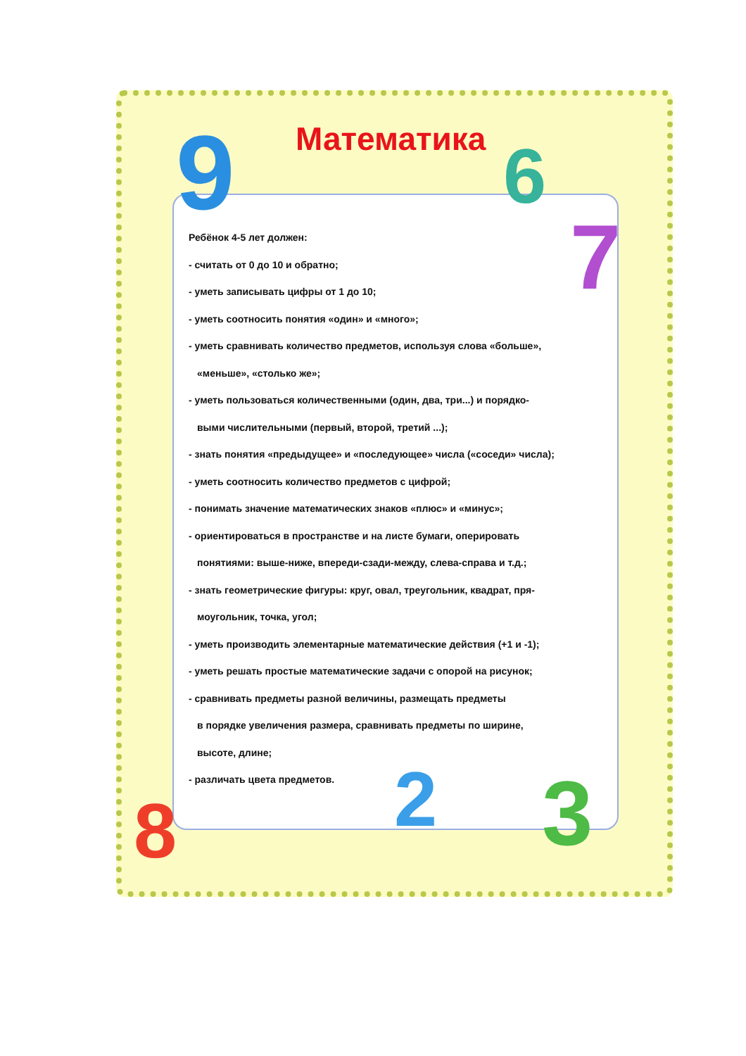9 6
7
8 2 3
Математика
Ребёнок 4-5 лет должен:
- считать от 0 до 10 и обратно;
- уметь записывать цифры от 1 до 10;
- уметь соотносить понятия «один» и «много»;
- уметь сравнивать количество предметов, используя слова «больше»,
«меньше», «столько же»;
- уметь пользоваться количественными (один, два, три...) и порядко-
выми числительными (первый, второй, третий ...);
- знать понятия «предыдущее» и «последующее» числа («соседи» числа);
- уметь соотносить количество предметов с цифрой;
- понимать значение математических знаков «плюс» и «минус»;
- ориентироваться в пространстве и на листе бумаги, оперировать
понятиями: выше-ниже, впереди-сзади-между, слева-справа и т.д.;
- знать геометрические фигуры: круг, овал, треугольник, квадрат, пря-
моугольник, точка, угол;
- уметь производить элементарные математические действия (+1 и -1);
- уметь решать простые математические задачи с опорой на рисунок;
- сравнивать предметы разной величины, размещать предметы
в порядке увеличения размера, сравнивать предметы по ширине,
высоте, длине;
- различать цвета предметов.